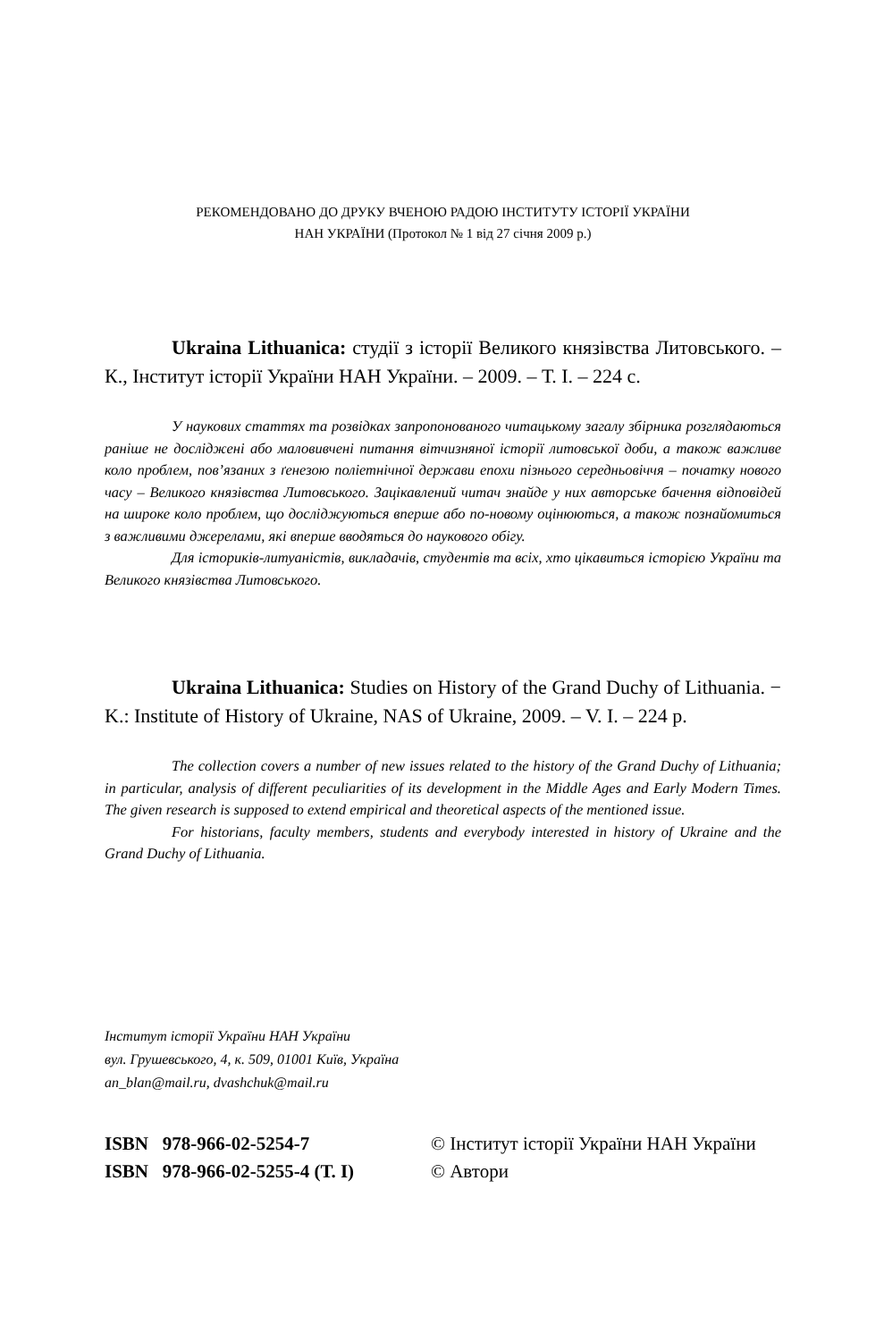РЕКОМЕНДОВАНО ДО ДРУКУ ВЧЕНОЮ РАДОЮ ІНСТИТУТУ ІСТОРІЇ УКРАЇНИ
НАН УКРАЇНИ (Протокол № 1 від 27 січня 2009 р.)
Ukraina Lithuanica: студії з історії Великого князівства Литовського. – К., Інститут історії України НАН України. – 2009. – Т. І. – 224 с.
У наукових статтях та розвідках запропонованого читацькому загалу збірника розглядаються раніше не досліджені або маловивчені питання вітчизняної історії литовської доби, а також важливе коло проблем, пов’язаних з ґенезою поліетнічної держави епохи пізнього середньовіччя – початку нового часу – Великого князівства Литовського. Зацікавлений читач знайде у них авторське бачення відповідей на широке коло проблем, що досліджуються вперше або по-новому оцінюються, а також познайомиться з важливими джерелами, які вперше вводяться до наукового обігу.
Для істориків-литуаністів, викладачів, студентів та всіх, хто цікавиться історією України та Великого князівства Литовського.
Ukraina Lithuanica: Studies on History of the Grand Duchy of Lithuania. − K.: Institute of History of Ukraine, NAS of Ukraine, 2009. – V. I. – 224 p.
The collection covers a number of new issues related to the history of the Grand Duchy of Lithuania; in particular, analysis of different peculiarities of its development in the Middle Ages and Early Modern Times. The given research is supposed to extend empirical and theoretical aspects of the mentioned issue.
For historians, faculty members, students and everybody interested in history of Ukraine and the Grand Duchy of Lithuania.
Інститут історії України НАН України
вул. Грушевського, 4, к. 509, 01001 Київ, Україна
an_blan@mail.ru, dvashchuk@mail.ru
ISBN 978-966-02-5254-7
ISBN 978-966-02-5255-4 (Т. І)
© Інститут історії України НАН України
© Автори